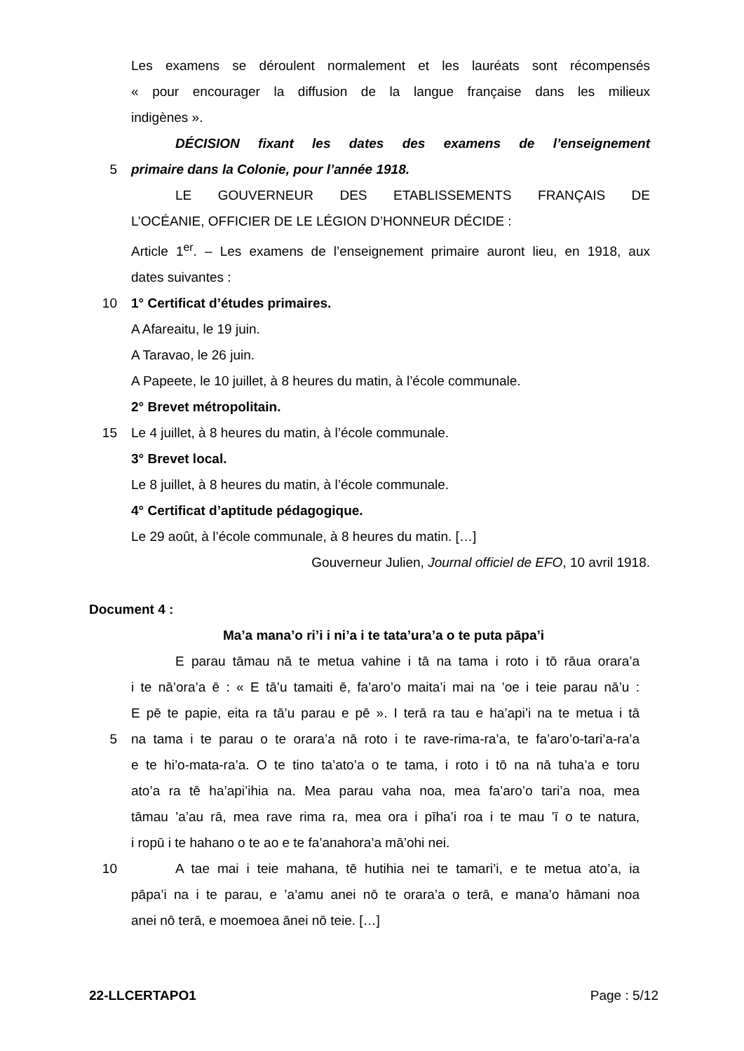Les examens se déroulent normalement et les lauréats sont récompensés
« pour encourager la diffusion de la langue française dans les milieux
indigènes ».
DÉCISION fixant les dates des examens de l’enseignement
5 primaire dans la Colonie, pour l’année 1918.
LE GOUVERNEUR DES ETABLISSEMENTS FRANÇAIS DE
L’OCÉANIE, OFFICIER DE LE LÉGION D’HONNEUR DÉCIDE :
Article 1<sup>er</sup>. – Les examens de l’enseignement primaire auront lieu, en 1918, aux
dates suivantes :
10 1° Certificat d’études primaires.
A Afareaitu, le 19 juin.
A Taravao, le 26 juin.
A Papeete, le 10 juillet, à 8 heures du matin, à l’école communale.
2° Brevet métropolitain.
15 Le 4 juillet, à 8 heures du matin, à l’école communale.
3° Brevet local.
Le 8 juillet, à 8 heures du matin, à l’école communale.
4° Certificat d’aptitude pédagogique.
Le 29 août, à l’école communale, à 8 heures du matin. […]
Gouverneur Julien, Journal officiel de EFO, 10 avril 1918.
Document 4 :
Ma’a mana’o ri’i i ni’a i te tata’ura’a o te puta pāpa’i
E parau tāmau nā te metua vahine i tā na tama i roto i tō rāua orara’a
i te nā’ora’a ē : « E tā’u tamaiti ē, fa’aro’o maita’i mai na ’oe i teie parau nā’u :
E pē te papie, eita ra tā’u parau e pē ». I terā ra tau e ha’api’i na te metua i tā
5 na tama i te parau o te orara’a nā roto i te rave-rima-ra’a, te fa’aro’o-tari’a-ra’a
e te hi’o-mata-ra’a. O te tino ta’ato’a o te tama, i roto i tō na nā tuha’a e toru
ato’a ra tē ha’api’ihia na. Mea parau vaha noa, mea fa’aro’o tari’a noa, mea
tāmau ’a’au rā, mea rave rima ra, mea ora i pīha’i roa i te mau ’ī o te natura,
i ropū i te hahano o te ao e te fa’anahora’a mā’ohi nei.
10 A tae mai i teie mahana, tē hutihia nei te tamari’i, e te metua ato’a, ia
pāpa’i na i te parau, e ’a’amu anei nō te orara’a o terā, e mana’o hāmani noa
anei nō terā, e moemoea ānei nō teie. […]
22-LLCERTAPO1 Page : 5/12